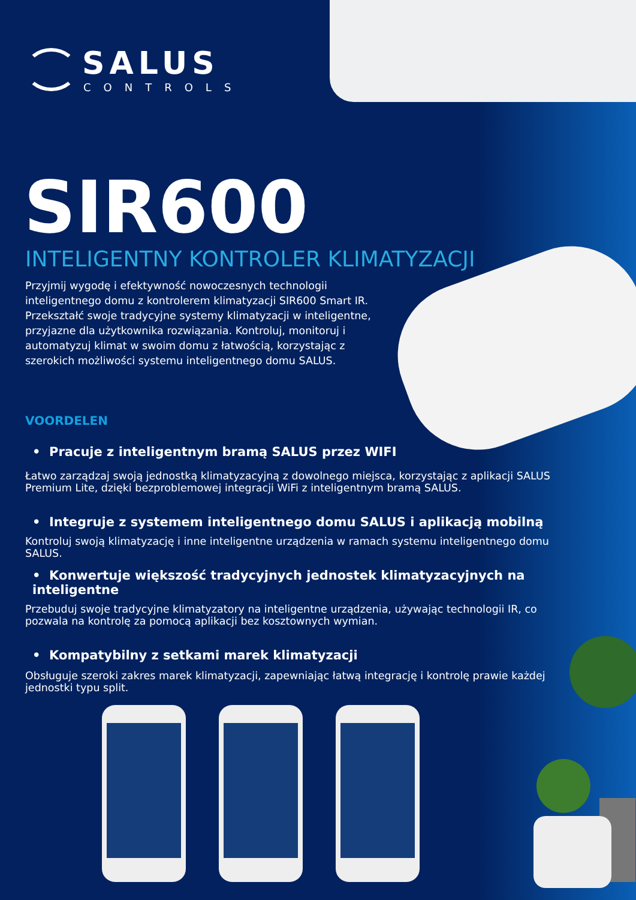SALUS
CONTROLS
SIR600
INTELIGENTNY KONTROLER KLIMATYZACJI
Przyjmij wygodę i efektywność nowoczesnych technologii inteligentnego domu z kontrolerem klimatyzacji SIR600 Smart IR. Przekształć swoje tradycyjne systemy klimatyzacji w inteligentne, przyjazne dla użytkownika rozwiązania. Kontroluj, monitoruj i automatyzuj klimat w swoim domu z łatwością, korzystając z szerokich możliwości systemu inteligentnego domu SALUS.
VOORDELEN
• Pracuje z inteligentnym bramą SALUS przez WIFI
Łatwo zarządzaj swoją jednostką klimatyzacyjną z dowolnego miejsca, korzystając z aplikacji SALUS Premium Lite, dzięki bezproblemowej integracji WiFi z inteligentnym bramą SALUS.
• Integruje z systemem inteligentnego domu SALUS i aplikacją mobilną
Kontroluj swoją klimatyzację i inne inteligentne urządzenia w ramach systemu inteligentnego domu SALUS.
• Konwertuje większość tradycyjnych jednostek klimatyzacyjnych na inteligentne
Przebuduj swoje tradycyjne klimatyzatory na inteligentne urządzenia, używając technologii IR, co pozwala na kontrolę za pomocą aplikacji bez kosztownych wymian.
• Kompatybilny z setkami marek klimatyzacji
Obsługuje szeroki zakres marek klimatyzacji, zapewniając łatwą integrację i kontrolę prawie każdej jednostki typu split.